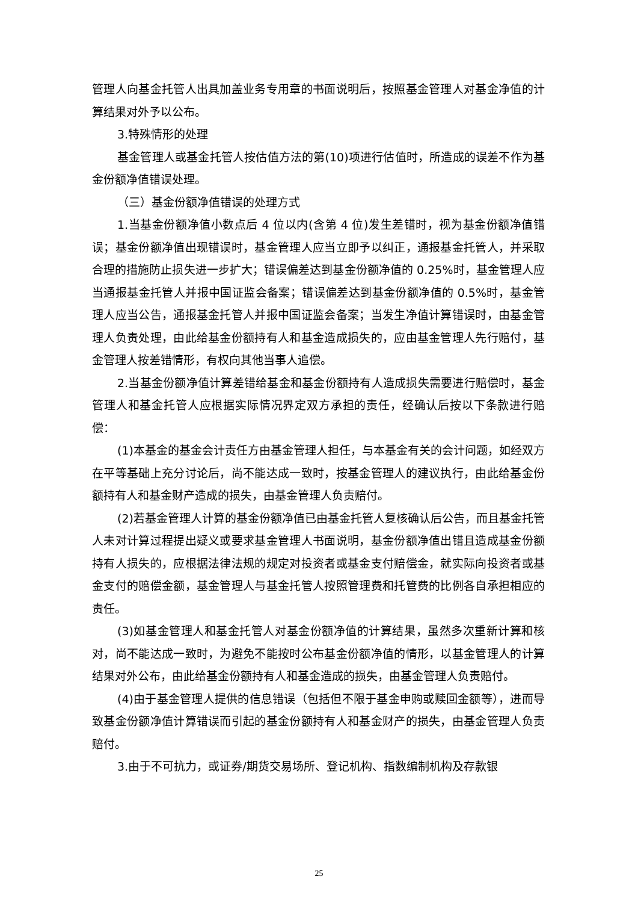管理人向基金托管人出具加盖业务专用章的书面说明后，按照基金管理人对基金净值的计算结果对外予以公布。
3.特殊情形的处理
基金管理人或基金托管人按估值方法的第(10)项进行估值时，所造成的误差不作为基金份额净值错误处理。
（三）基金份额净值错误的处理方式
1.当基金份额净值小数点后 4 位以内(含第 4 位)发生差错时，视为基金份额净值错误；基金份额净值出现错误时，基金管理人应当立即予以纠正，通报基金托管人，并采取合理的措施防止损失进一步扩大；错误偏差达到基金份额净值的 0.25%时，基金管理人应当通报基金托管人并报中国证监会备案；错误偏差达到基金份额净值的 0.5%时，基金管理人应当公告，通报基金托管人并报中国证监会备案；当发生净值计算错误时，由基金管理人负责处理，由此给基金份额持有人和基金造成损失的，应由基金管理人先行赔付，基金管理人按差错情形，有权向其他当事人追偿。
2.当基金份额净值计算差错给基金和基金份额持有人造成损失需要进行赔偿时，基金管理人和基金托管人应根据实际情况界定双方承担的责任，经确认后按以下条款进行赔偿：
(1)本基金的基金会计责任方由基金管理人担任，与本基金有关的会计问题，如经双方在平等基础上充分讨论后，尚不能达成一致时，按基金管理人的建议执行，由此给基金份额持有人和基金财产造成的损失，由基金管理人负责赔付。
(2)若基金管理人计算的基金份额净值已由基金托管人复核确认后公告，而且基金托管人未对计算过程提出疑义或要求基金管理人书面说明，基金份额净值出错且造成基金份额持有人损失的，应根据法律法规的规定对投资者或基金支付赔偿金，就实际向投资者或基金支付的赔偿金额，基金管理人与基金托管人按照管理费和托管费的比例各自承担相应的责任。
(3)如基金管理人和基金托管人对基金份额净值的计算结果，虽然多次重新计算和核对，尚不能达成一致时，为避免不能按时公布基金份额净值的情形，以基金管理人的计算结果对外公布，由此给基金份额持有人和基金造成的损失，由基金管理人负责赔付。
(4)由于基金管理人提供的信息错误（包括但不限于基金申购或赎回金额等），进而导致基金份额净值计算错误而引起的基金份额持有人和基金财产的损失，由基金管理人负责赔付。
3.由于不可抗力，或证券/期货交易场所、登记机构、指数编制机构及存款银
25